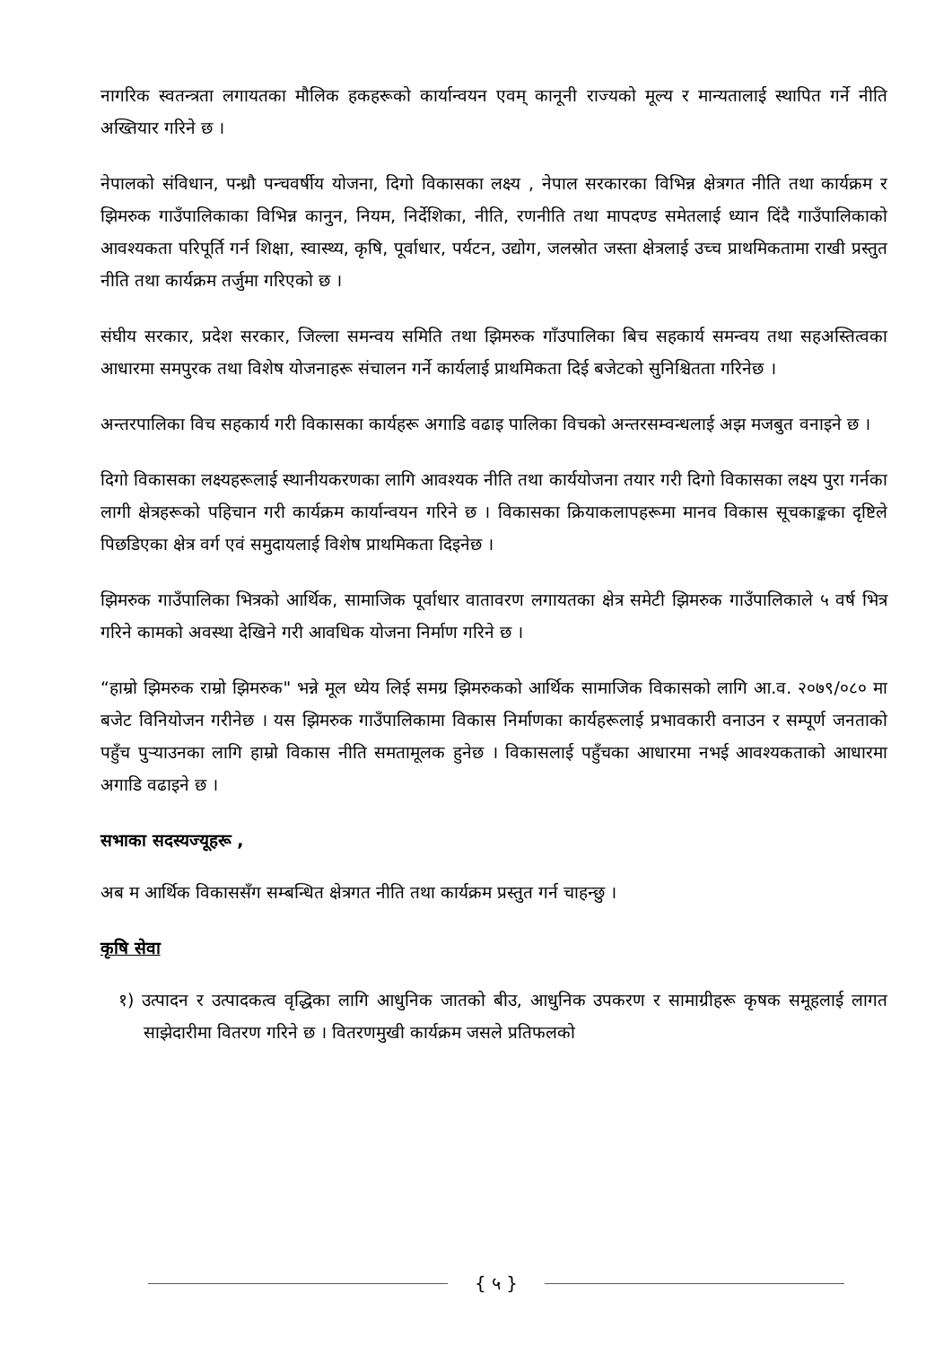नागरिक स्वतन्त्रता लगायतका मौलिक हकहरूको कार्यान्वयन एवम् कानूनी राज्यको मूल्य र मान्यतालाई स्थापित गर्ने नीति अख्तियार गरिने छ ।
नेपालको संविधान, पन्ध्रौ पन्चवर्षीय योजना, दिगो विकासका लक्ष्य , नेपाल सरकारका विभिन्न क्षेत्रगत नीति तथा कार्यक्रम र झिमरुक गाउँपालिकाका विभिन्न कानुन, नियम, निर्देशिका, नीति, रणनीति तथा मापदण्ड समेतलाई ध्यान दिंदै गाउँपालिकाको आवश्यकता परिपूर्ति गर्न शिक्षा, स्वास्थ्य, कृषि, पूर्वाधार, पर्यटन, उद्योग, जलस्रोत जस्ता क्षेत्रलाई उच्च प्राथमिकतामा राखी प्रस्तुत नीति तथा कार्यक्रम तर्जुमा गरिएको छ ।
संघीय सरकार, प्रदेश सरकार, जिल्ला समन्वय समिति तथा झिमरुक गाँउपालिका बिच सहकार्य समन्वय तथा सहअस्तित्वका आधारमा समपुरक तथा विशेष योजनाहरू संचालन गर्ने कार्यलाई प्राथमिकता दिई बजेटको सुनिश्चितता गरिनेछ ।
अन्तरपालिका विच सहकार्य गरी विकासका कार्यहरू अगाडि वढाइ पालिका विचको अन्तरसम्वन्धलाई अझ मजबुत वनाइने छ ।
दिगो विकासका लक्ष्यहरूलाई स्थानीयकरणका लागि आवश्यक नीति तथा कार्ययोजना तयार गरी दिगो विकासका लक्ष्य पुरा गर्नका लागी क्षेत्रहरूको पहिचान गरी कार्यक्रम कार्यान्वयन गरिने छ । विकासका क्रियाकलापहरूमा मानव विकास सूचकाङ्कका दृष्टिले पिछडिएका क्षेत्र वर्ग एवं समुदायलाई विशेष प्राथमिकता दिइनेछ ।
झिमरुक गाउँपालिका भित्रको आर्थिक, सामाजिक पूर्वाधार वातावरण लगायतका क्षेत्र समेटी झिमरुक गाउँपालिकाले ५ वर्ष भित्र गरिने कामको अवस्था देखिने गरी आवधिक योजना निर्माण गरिने छ ।
“हाम्रो झिमरुक राम्रो झिमरुक" भन्ने मूल ध्येय लिई समग्र झिमरुकको आर्थिक सामाजिक विकासको लागि आ.व. २०७९/०८० मा बजेट विनियोजन गरीनेछ । यस झिमरुक गाउँपालिकामा विकास निर्माणका कार्यहरूलाई प्रभावकारी वनाउन र सम्पूर्ण जनताको पहुँच पुऱ्याउनका लागि हाम्रो विकास नीति समतामूलक हुनेछ । विकासलाई पहुँचका आधारमा नभई आवश्यकताको आधारमा अगाडि वढाइने छ ।
सभाका सदस्यज्यूहरू ,
अब म आर्थिक विकाससँग सम्बन्धित क्षेत्रगत नीति तथा कार्यक्रम प्रस्तुत गर्न चाहन्छु ।
कृषि सेवा
१) उत्पादन र उत्पादकत्व वृद्धिका लागि आधुनिक जातको बीउ, आधुनिक उपकरण र सामाग्रीहरू कृषक समूहलाई लागत साझेदारीमा वितरण गरिने छ । वितरणमुखी कार्यक्रम जसले प्रतिफलको
{ ५ }